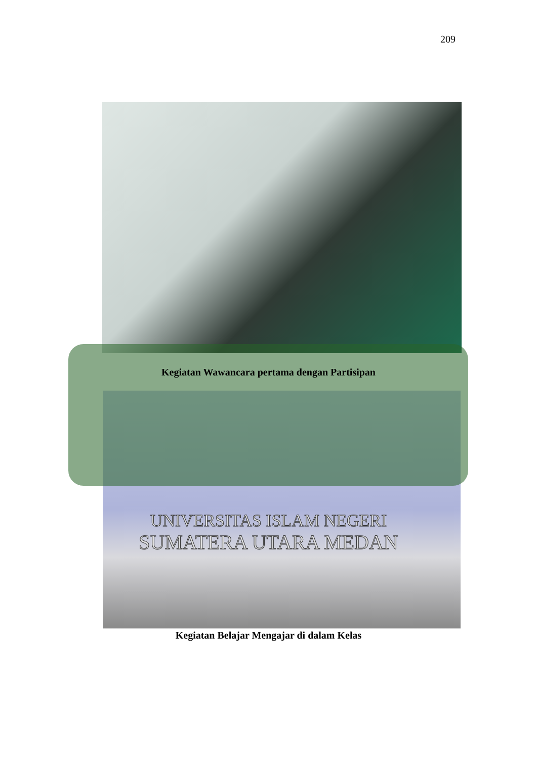209
Kegiatan Wawancara pertama dengan Partisipan
UNIVERSITAS ISLAM NEGERI
SUMATERA UTARA MEDAN
Kegiatan Belajar Mengajar di dalam Kelas